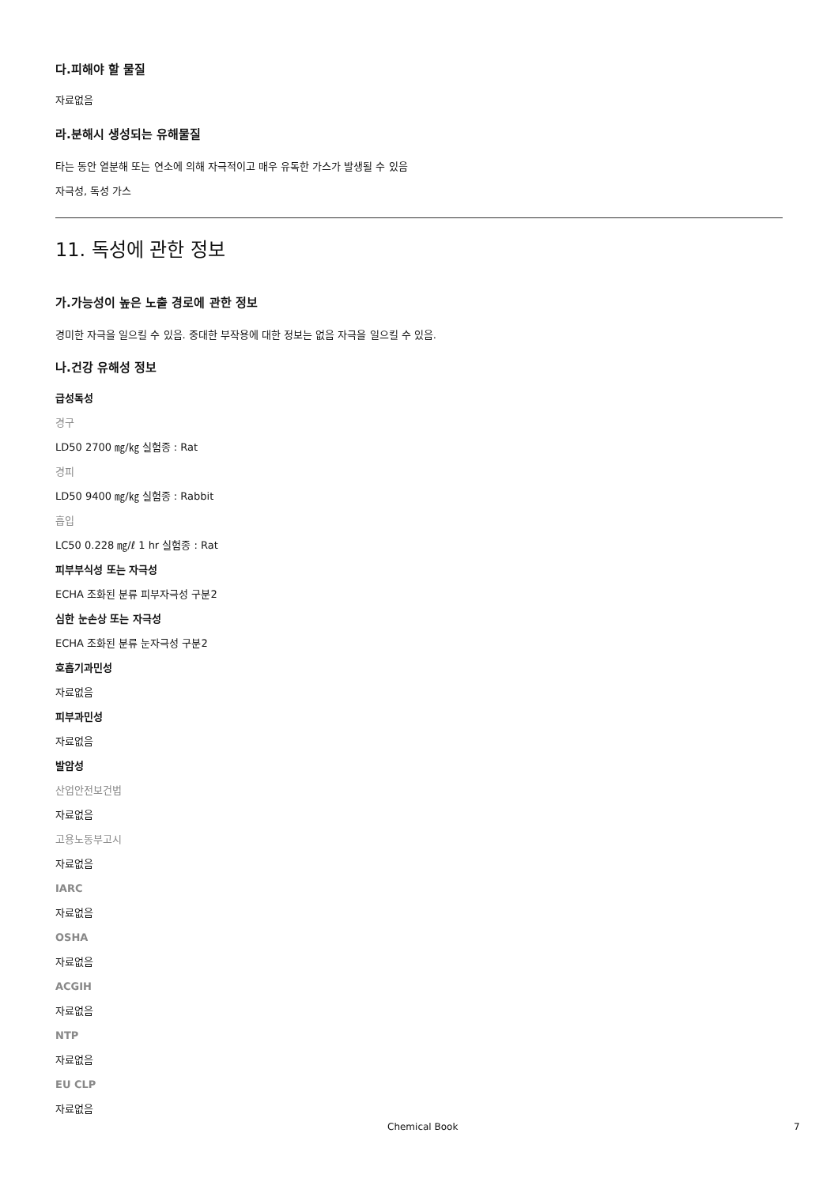다.피해야 할 물질
자료없음
라.분해시 생성되는 유해물질
타는 동안 열분해 또는 연소에 의해 자극적이고 매우 유독한 가스가 발생될 수 있음
자극성, 독성 가스
11. 독성에 관한 정보
가.가능성이 높은 노출 경로에 관한 정보
경미한 자극을 일으킬 수 있음. 중대한 부작용에 대한 정보는 없음 자극을 일으킬 수 있음.
나.건강 유해성 정보
급성독성
경구
LD50 2700 ㎎/㎏ 실험종 : Rat
경피
LD50 9400 ㎎/㎏ 실험종 : Rabbit
흡입
LC50 0.228 ㎎/ℓ 1 hr 실험종 : Rat
피부부식성 또는 자극성
ECHA 조화된 분류 피부자극성 구분2
심한 눈손상 또는 자극성
ECHA 조화된 분류 눈자극성 구분2
호흡기과민성
자료없음
피부과민성
자료없음
발암성
산업안전보건법
자료없음
고용노동부고시
자료없음
IARC
자료없음
OSHA
자료없음
ACGIH
자료없음
NTP
자료없음
EU CLP
자료없음
Chemical Book 7